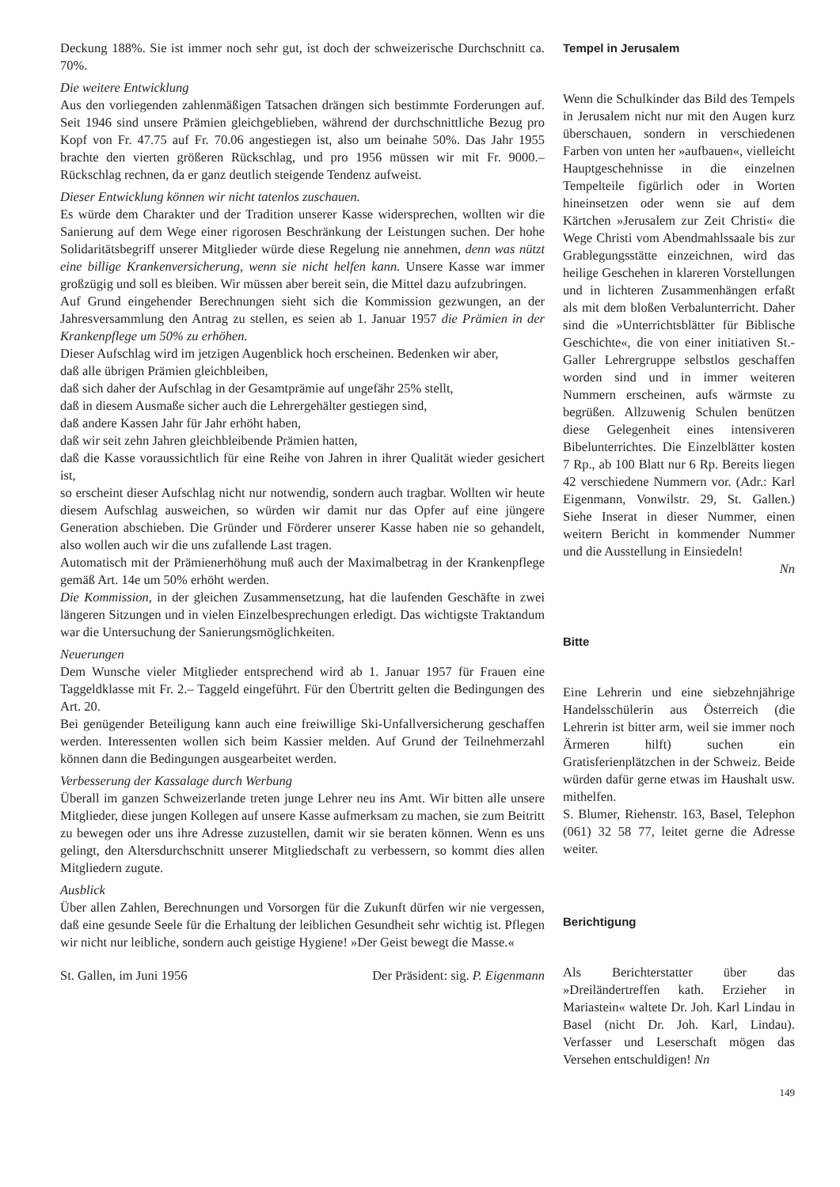Deckung 188%. Sie ist immer noch sehr gut, ist doch der schweizerische Durchschnitt ca. 70%.
Die weitere Entwicklung
Aus den vorliegenden zahlenmäßigen Tatsachen drängen sich bestimmte Forderungen auf. Seit 1946 sind unsere Prämien gleichgeblieben, während der durchschnittliche Bezug pro Kopf von Fr. 47.75 auf Fr. 70.06 angestiegen ist, also um beinahe 50%. Das Jahr 1955 brachte den vierten größeren Rückschlag, und pro 1956 müssen wir mit Fr. 9000.– Rückschlag rechnen, da er ganz deutlich steigende Tendenz aufweist.
Dieser Entwicklung können wir nicht tatenlos zuschauen.
Es würde dem Charakter und der Tradition unserer Kasse widersprechen, wollten wir die Sanierung auf dem Wege einer rigorosen Beschränkung der Leistungen suchen. Der hohe Solidaritätsbegriff unserer Mitglieder würde diese Regelung nie annehmen, denn was nützt eine billige Krankenversicherung, wenn sie nicht helfen kann. Unsere Kasse war immer großzügig und soll es bleiben. Wir müssen aber bereit sein, die Mittel dazu aufzubringen.
Auf Grund eingehender Berechnungen sieht sich die Kommission gezwungen, an der Jahresversammlung den Antrag zu stellen, es seien ab 1. Januar 1957 die Prämien in der Krankenpflege um 50% zu erhöhen.
Dieser Aufschlag wird im jetzigen Augenblick hoch erscheinen. Bedenken wir aber,
daß alle übrigen Prämien gleichbleiben,
daß sich daher der Aufschlag in der Gesamtprämie auf ungefähr 25% stellt,
daß in diesem Ausmaße sicher auch die Lehrergehälter gestiegen sind,
daß andere Kassen Jahr für Jahr erhöht haben,
daß wir seit zehn Jahren gleichbleibende Prämien hatten,
daß die Kasse voraussichtlich für eine Reihe von Jahren in ihrer Qualität wieder gesichert ist,
so erscheint dieser Aufschlag nicht nur notwendig, sondern auch tragbar. Wollten wir heute diesem Aufschlag ausweichen, so würden wir damit nur das Opfer auf eine jüngere Generation abschieben. Die Gründer und Förderer unserer Kasse haben nie so gehandelt, also wollen auch wir die uns zufallende Last tragen.
Automatisch mit der Prämienerhöhung muß auch der Maximalbetrag in der Krankenpflege gemäß Art. 14e um 50% erhöht werden.
Die Kommission, in der gleichen Zusammensetzung, hat die laufenden Geschäfte in zwei längeren Sitzungen und in vielen Einzelbesprechungen erledigt. Das wichtigste Traktandum war die Untersuchung der Sanierungsmöglichkeiten.
Neuerungen
Dem Wunsche vieler Mitglieder entsprechend wird ab 1. Januar 1957 für Frauen eine Taggeldklasse mit Fr. 2.– Taggeld eingeführt. Für den Übertritt gelten die Bedingungen des Art. 20.
Bei genügender Beteiligung kann auch eine freiwillige Ski-Unfallversicherung geschaffen werden. Interessenten wollen sich beim Kassier melden. Auf Grund der Teilnehmerzahl können dann die Bedingungen ausgearbeitet werden.
Verbesserung der Kassalage durch Werbung
Überall im ganzen Schweizerlande treten junge Lehrer neu ins Amt. Wir bitten alle unsere Mitglieder, diese jungen Kollegen auf unsere Kasse aufmerksam zu machen, sie zum Beitritt zu bewegen oder uns ihre Adresse zuzustellen, damit wir sie beraten können. Wenn es uns gelingt, den Altersdurchschnitt unserer Mitgliedschaft zu verbessern, so kommt dies allen Mitgliedern zugute.
Ausblick
Über allen Zahlen, Berechnungen und Vorsorgen für die Zukunft dürfen wir nie vergessen, daß eine gesunde Seele für die Erhaltung der leiblichen Gesundheit sehr wichtig ist. Pflegen wir nicht nur leibliche, sondern auch geistige Hygiene! »Der Geist bewegt die Masse.«
St. Gallen, im Juni 1956 Der Präsident: sig. P. Eigenmann
Tempel in Jerusalem
Wenn die Schulkinder das Bild des Tempels in Jerusalem nicht nur mit den Augen kurz überschauen, sondern in verschiedenen Farben von unten her »aufbauen«, vielleicht Hauptgeschehnisse in die einzelnen Tempelteile figürlich oder in Worten hineinsetzen oder wenn sie auf dem Kärtchen »Jerusalem zur Zeit Christi« die Wege Christi vom Abendmahlssaale bis zur Grablegungsstätte einzeichnen, wird das heilige Geschehen in klareren Vorstellungen und in lichteren Zusammenhängen erfaßt als mit dem bloßen Verbalunterricht. Daher sind die »Unterrichtsblätter für Biblische Geschichte«, die von einer initiativen St.-Galler Lehrergruppe selbstlos geschaffen worden sind und in immer weiteren Nummern erscheinen, aufs wärmste zu begrüßen. Allzuwenig Schulen benützen diese Gelegenheit eines intensiveren Bibelunterrichtes. Die Einzelblätter kosten 7 Rp., ab 100 Blatt nur 6 Rp. Bereits liegen 42 verschiedene Nummern vor. (Adr.: Karl Eigenmann, Vonwilstr. 29, St. Gallen.) Siehe Inserat in dieser Nummer, einen weitern Bericht in kommender Nummer und die Ausstellung in Einsiedeln!
Nn
Bitte
Eine Lehrerin und eine siebzehnjährige Handelsschülerin aus Österreich (die Lehrerin ist bitter arm, weil sie immer noch Ärmeren hilft) suchen ein Gratisferienplätzchen in der Schweiz. Beide würden dafür gerne etwas im Haushalt usw. mithelfen.
S. Blumer, Riehenstr. 163, Basel, Telephon (061) 32 58 77, leitet gerne die Adresse weiter.
Berichtigung
Als Berichterstatter über das »Dreiländertreffen kath. Erzieher in Mariastein« waltete Dr. Joh. Karl Lindau in Basel (nicht Dr. Joh. Karl, Lindau). Verfasser und Leserschaft mögen das Versehen entschuldigen! Nn
149